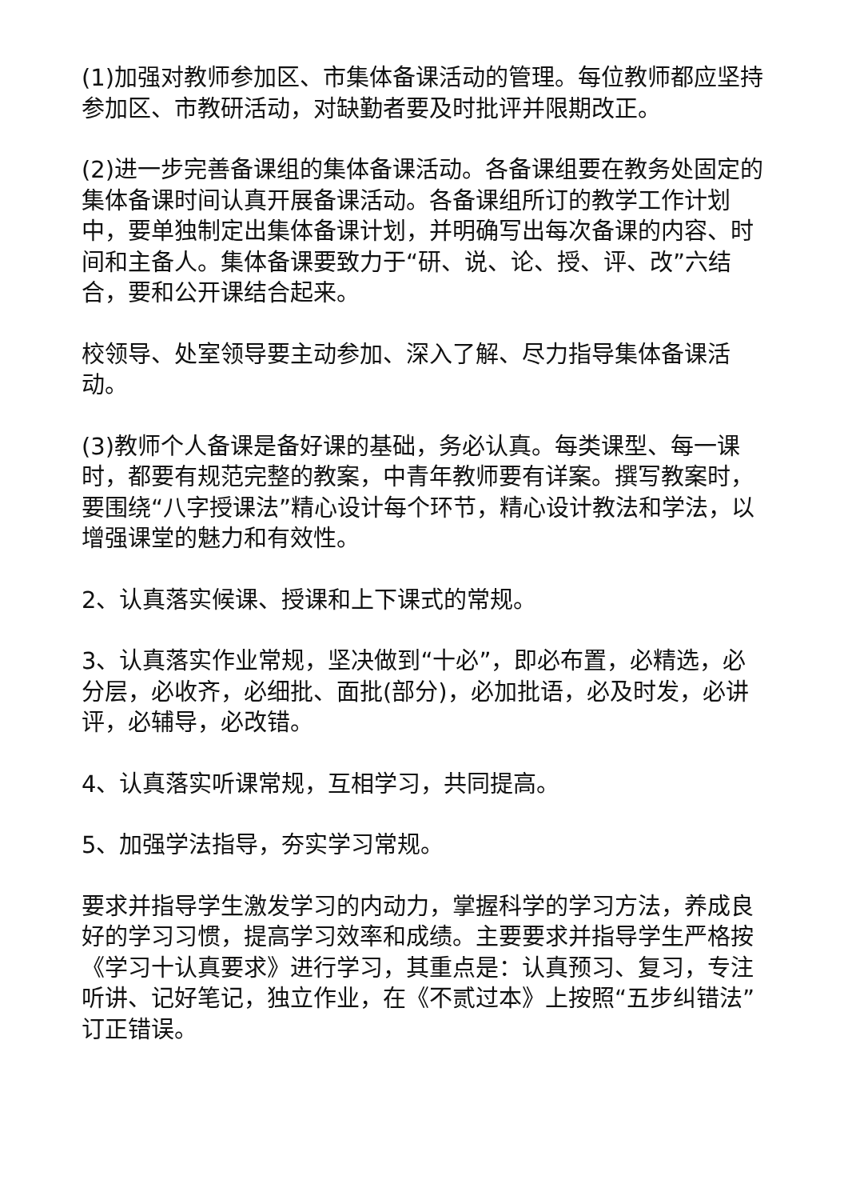(1)加强对教师参加区、市集体备课活动的管理。每位教师都应坚持参加区、市教研活动，对缺勤者要及时批评并限期改正。
(2)进一步完善备课组的集体备课活动。各备课组要在教务处固定的集体备课时间认真开展备课活动。各备课组所订的教学工作计划中，要单独制定出集体备课计划，并明确写出每次备课的内容、时间和主备人。集体备课要致力于“研、说、论、授、评、改”六结合，要和公开课结合起来。
校领导、处室领导要主动参加、深入了解、尽力指导集体备课活动。
(3)教师个人备课是备好课的基础，务必认真。每类课型、每一课时，都要有规范完整的教案，中青年教师要有详案。撰写教案时，要围绕“八字授课法”精心设计每个环节，精心设计教法和学法，以增强课堂的魅力和有效性。
2、认真落实候课、授课和上下课式的常规。
3、认真落实作业常规，坚决做到“十必”，即必布置，必精选，必分层，必收齐，必细批、面批(部分)，必加批语，必及时发，必讲评，必辅导，必改错。
4、认真落实听课常规，互相学习，共同提高。
5、加强学法指导，夯实学习常规。
要求并指导学生激发学习的内动力，掌握科学的学习方法，养成良好的学习习惯，提高学习效率和成绩。主要要求并指导学生严格按《学习十认真要求》进行学习，其重点是：认真预习、复习，专注听讲、记好笔记，独立作业，在《不贰过本》上按照“五步纠错法”订正错误。